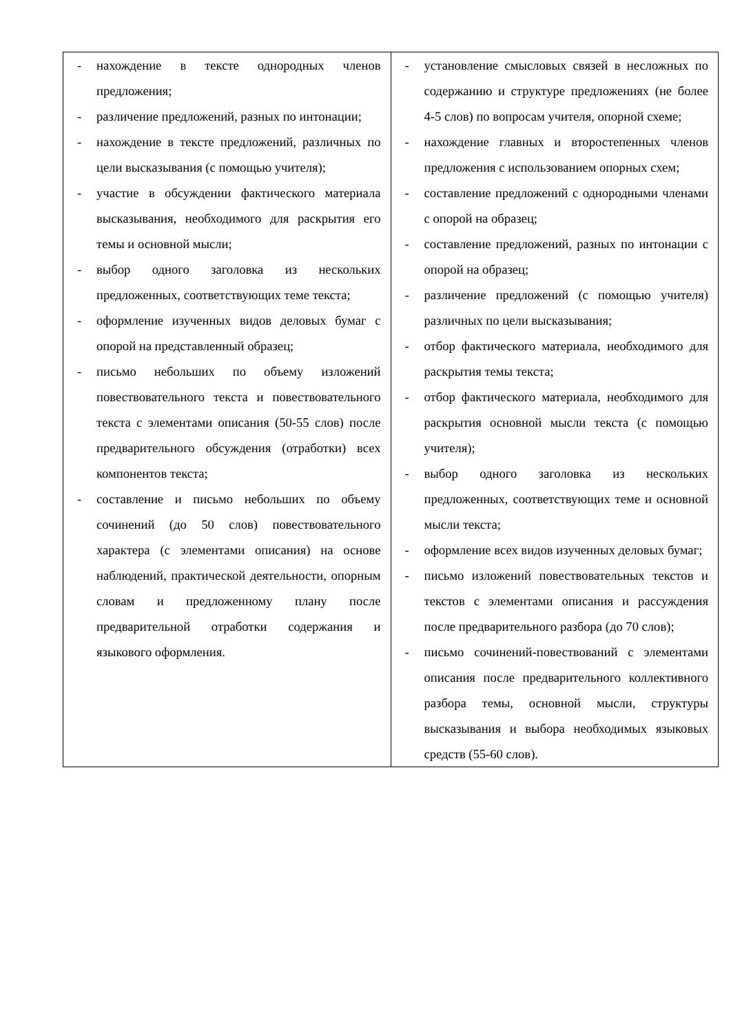| - нахождение в тексте однородных членов предложения; - различение предложений, разных по интонации; - нахождение в тексте предложений, различных по цели высказывания (с помощью учителя); - участие в обсуждении фактического материала высказывания, необходимого для раскрытия его темы и основной мысли; - выбор одного заголовка из нескольких предложенных, соответствующих теме текста; - оформление изученных видов деловых бумаг с опорой на представленный образец; - письмо небольших по объему изложений повествовательного текста и повествовательного текста с элементами описания (50-55 слов) после предварительного обсуждения (отработки) всех компонентов текста; - составление и письмо небольших по объему сочинений (до 50 слов) повествовательного характера (с элементами описания) на основе наблюдений, практической деятельности, опорным словам и предложенному плану после предварительной отработки содержания и языкового оформления. | - установление смысловых связей в несложных по содержанию и структуре предложениях (не более 4-5 слов) по вопросам учителя, опорной схеме; - нахождение главных и второстепенных членов предложения с использованием опорных схем; - составление предложений с однородными членами с опорой на образец; - составление предложений, разных по интонации с опорой на образец; - различение предложений (с помощью учителя) различных по цели высказывания; - отбор фактического материала, необходимого для раскрытия темы текста; - отбор фактического материала, необходимого для раскрытия основной мысли текста (с помощью учителя); - выбор одного заголовка из нескольких предложенных, соответствующих теме и основной мысли текста; - оформление всех видов изученных деловых бумаг; - письмо изложений повествовательных текстов и текстов с элементами описания и рассуждения после предварительного разбора (до 70 слов); - письмо сочинений-повествований с элементами описания после предварительного коллективного разбора темы, основной мысли, структуры высказывания и выбора необходимых языковых средств (55-60 слов). |